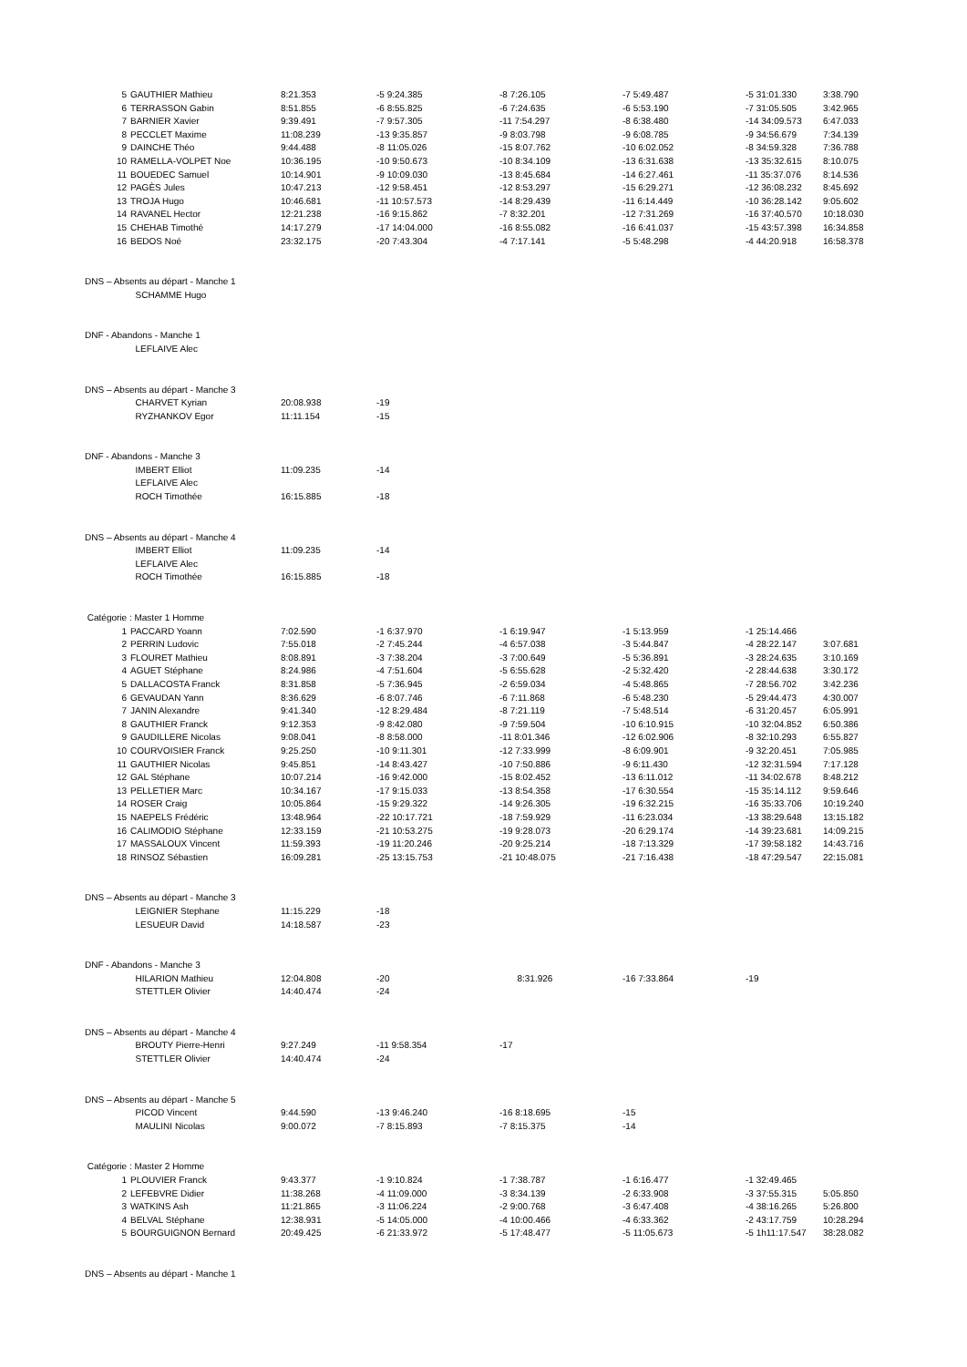| 5 | GAUTHIER Mathieu | 8:21.353 | -5 9:24.385 | -8 7:26.105 | -7 5:49.487 | -5 31:01.330 | 3:38.790 |
| 6 | TERRASSON Gabin | 8:51.855 | -6 8:55.825 | -6 7:24.635 | -6 5:53.190 | -7 31:05.505 | 3:42.965 |
| 7 | BARNIER Xavier | 9:39.491 | -7 9:57.305 | -11 7:54.297 | -8 6:38.480 | -14 34:09.573 | 6:47.033 |
| 8 | PECCLET Maxime | 11:08.239 | -13 9:35.857 | -9 8:03.798 | -9 6:08.785 | -9 34:56.679 | 7:34.139 |
| 9 | DAINCHE Théo | 9:44.488 | -8 11:05.026 | -15 8:07.762 | -10 6:02.052 | -8 34:59.328 | 7:36.788 |
| 10 | RAMELLA-VOLPET Noe | 10:36.195 | -10 9:50.673 | -10 8:34.109 | -13 6:31.638 | -13 35:32.615 | 8:10.075 |
| 11 | BOUEDEC Samuel | 10:14.901 | -9 10:09.030 | -13 8:45.684 | -14 6:27.461 | -11 35:37.076 | 8:14.536 |
| 12 | PAGÈS Jules | 10:47.213 | -12 9:58.451 | -12 8:53.297 | -15 6:29.271 | -12 36:08.232 | 8:45.692 |
| 13 | TROJA Hugo | 10:46.681 | -11 10:57.573 | -14 8:29.439 | -11 6:14.449 | -10 36:28.142 | 9:05.602 |
| 14 | RAVANEL Hector | 12:21.238 | -16 9:15.862 | -7 8:32.201 | -12 7:31.269 | -16 37:40.570 | 10:18.030 |
| 15 | CHEHAB Timothé | 14:17.279 | -17 14:04.000 | -16 8:55.082 | -16 6:41.037 | -15 43:57.398 | 16:34.858 |
| 16 | BEDOS Noé | 23:32.175 | -20 7:43.304 | -4 7:17.141 | -5 5:48.298 | -4 44:20.918 | 16:58.378 |
| DNS – Absents au départ - Manche 1 | | | | | | | |
| | SCHAMME Hugo | | | | | | |
| DNF - Abandons - Manche 1 | | | | | | | |
| | LEFLAIVE Alec | | | | | | |
| DNS – Absents au départ - Manche 3 | | | | | | | |
| | CHARVET Kyrian | 20:08.938 | -19 | | | | |
| | RYZHANKOV Egor | 11:11.154 | -15 | | | | |
| DNF - Abandons - Manche 3 | | | | | | | |
| | IMBERT Elliot | 11:09.235 | -14 | | | | |
| | LEFLAIVE Alec | | | | | | |
| | ROCH Timothée | 16:15.885 | -18 | | | | |
| DNS – Absents au départ - Manche 4 | | | | | | | |
| | IMBERT Elliot | 11:09.235 | -14 | | | | |
| | LEFLAIVE Alec | | | | | | |
| | ROCH Timothée | 16:15.885 | -18 | | | | |
| Catégorie : Master 1 Homme | | | | | | | |
| 1 | PACCARD Yoann | 7:02.590 | -1 6:37.970 | -1 6:19.947 | -1 5:13.959 | -1 25:14.466 | |
| 2 | PERRIN Ludovic | 7:55.018 | -2 7:45.244 | -4 6:57.038 | -3 5:44.847 | -4 28:22.147 | 3:07.681 |
| 3 | FLOURET Mathieu | 8:08.891 | -3 7:38.204 | -3 7:00.649 | -5 5:36.891 | -3 28:24.635 | 3:10.169 |
| 4 | AGUET Stéphane | 8:24.986 | -4 7:51.604 | -5 6:55.628 | -2 5:32.420 | -2 28:44.638 | 3:30.172 |
| 5 | DALLACOSTA Franck | 8:31.858 | -5 7:36.945 | -2 6:59.034 | -4 5:48.865 | -7 28:56.702 | 3:42.236 |
| 6 | GEVAUDAN Yann | 8:36.629 | -6 8:07.746 | -6 7:11.868 | -6 5:48.230 | -5 29:44.473 | 4:30.007 |
| 7 | JANIN Alexandre | 9:41.340 | -12 8:29.484 | -8 7:21.119 | -7 5:48.514 | -6 31:20.457 | 6:05.991 |
| 8 | GAUTHIER Franck | 9:12.353 | -9 8:42.080 | -9 7:59.504 | -10 6:10.915 | -10 32:04.852 | 6:50.386 |
| 9 | GAUDILLERE Nicolas | 9:08.041 | -8 8:58.000 | -11 8:01.346 | -12 6:02.906 | -8 32:10.293 | 6:55.827 |
| 10 | COURVOISIER Franck | 9:25.250 | -10 9:11.301 | -12 7:33.999 | -8 6:09.901 | -9 32:20.451 | 7:05.985 |
| 11 | GAUTHIER Nicolas | 9:45.851 | -14 8:43.427 | -10 7:50.886 | -9 6:11.430 | -12 32:31.594 | 7:17.128 |
| 12 | GAL Stéphane | 10:07.214 | -16 9:42.000 | -15 8:02.452 | -13 6:11.012 | -11 34:02.678 | 8:48.212 |
| 13 | PELLETIER Marc | 10:34.167 | -17 9:15.033 | -13 8:54.358 | -17 6:30.554 | -15 35:14.112 | 9:59.646 |
| 14 | ROSER Craig | 10:05.864 | -15 9:29.322 | -14 9:26.305 | -19 6:32.215 | -16 35:33.706 | 10:19.240 |
| 15 | NAEPELS Frédéric | 13:48.964 | -22 10:17.721 | -18 7:59.929 | -11 6:23.034 | -13 38:29.648 | 13:15.182 |
| 16 | CALIMODIO Stéphane | 12:33.159 | -21 10:53.275 | -19 9:28.073 | -20 6:29.174 | -14 39:23.681 | 14:09.215 |
| 17 | MASSALOUX Vincent | 11:59.393 | -19 11:20.246 | -20 9:25.214 | -18 7:13.329 | -17 39:58.182 | 14:43.716 |
| 18 | RINSOZ Sébastien | 16:09.281 | -25 13:15.753 | -21 10:48.075 | -21 7:16.438 | -18 47:29.547 | 22:15.081 |
| DNS – Absents au départ - Manche 3 | | | | | | | |
| | LEIGNIER Stephane | 11:15.229 | -18 | | | | |
| | LESUEUR David | 14:18.587 | -23 | | | | |
| DNF - Abandons - Manche 3 | | | | | | | |
| | HILARION Mathieu | 12:04.808 | -20 | 8:31.926 | -16 7:33.864 | -19 | |
| | STETTLER Olivier | 14:40.474 | -24 | | | | |
| DNS – Absents au départ - Manche 4 | | | | | | | |
| | BROUTY Pierre-Henri | 9:27.249 | -11 9:58.354 | -17 | | | |
| | STETTLER Olivier | 14:40.474 | -24 | | | | |
| DNS – Absents au départ - Manche 5 | | | | | | | |
| | PICOD Vincent | 9:44.590 | -13 9:46.240 | -16 8:18.695 | -15 | | |
| | MAULINI Nicolas | 9:00.072 | -7 8:15.893 | -7 8:15.375 | -14 | | |
| Catégorie : Master 2 Homme | | | | | | | |
| 1 | PLOUVIER Franck | 9:43.377 | -1 9:10.824 | -1 7:38.787 | -1 6:16.477 | -1 32:49.465 | |
| 2 | LEFEBVRE Didier | 11:38.268 | -4 11:09.000 | -3 8:34.139 | -2 6:33.908 | -3 37:55.315 | 5:05.850 |
| 3 | WATKINS Ash | 11:21.865 | -3 11:06.224 | -2 9:00.768 | -3 6:47.408 | -4 38:16.265 | 5:26.800 |
| 4 | BELVAL Stéphane | 12:38.931 | -5 14:05.000 | -4 10:00.466 | -4 6:33.362 | -2 43:17.759 | 10:28.294 |
| 5 | BOURGUIGNON Bernard | 20:49.425 | -6 21:33.972 | -5 17:48.477 | -5 11:05.673 | -5 1h11:17.547 | 38:28.082 |
| DNS – Absents au départ - Manche 1 | | | | | | | |